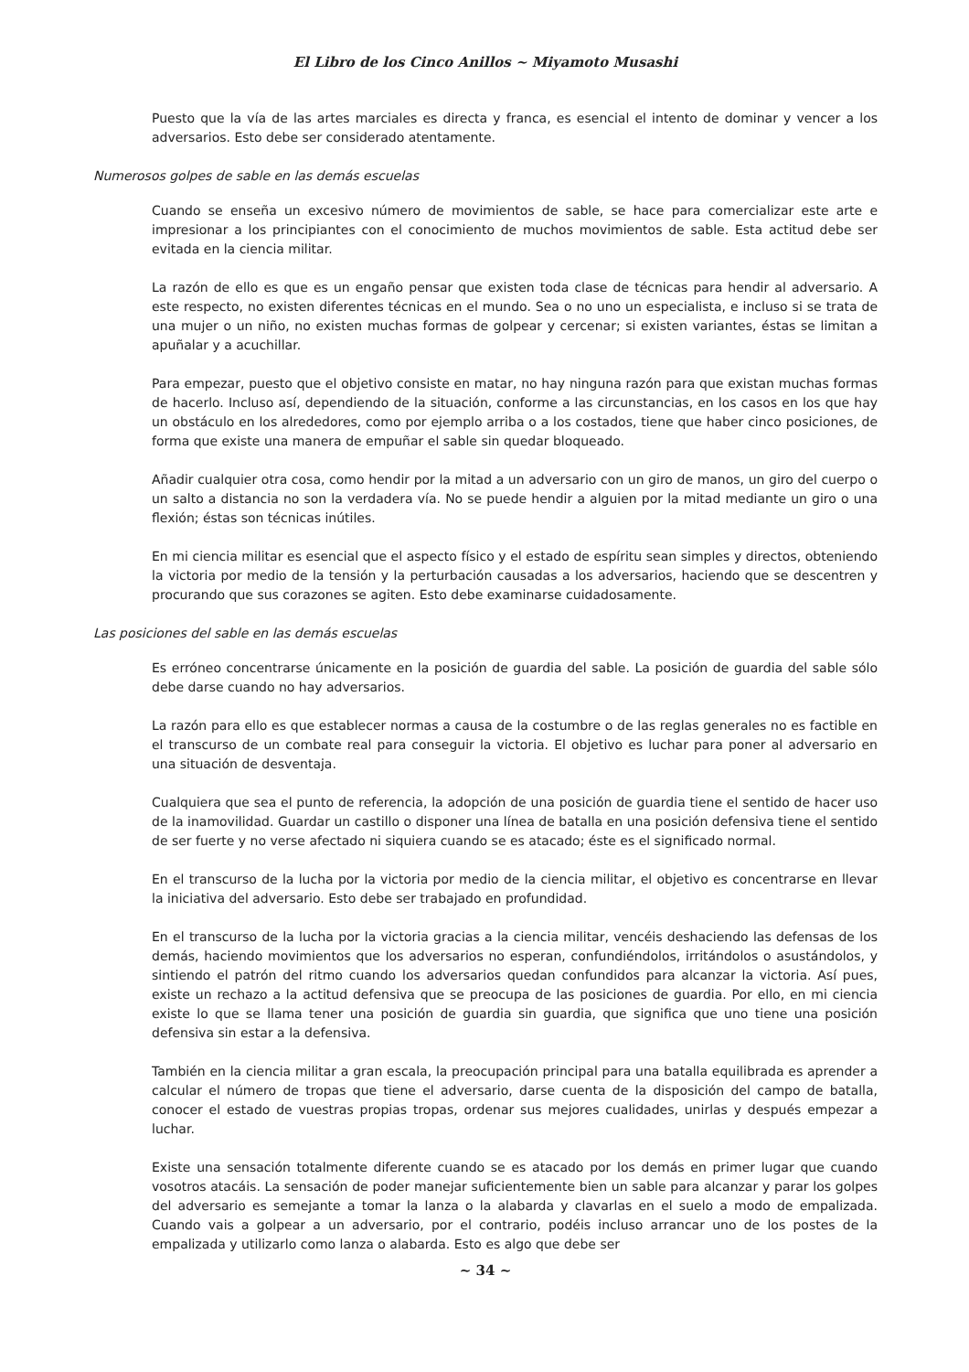El Libro de los Cinco Anillos ~ Miyamoto Musashi
Puesto que la vía de las artes marciales es directa y franca, es esencial el intento de dominar y vencer a los adversarios. Esto debe ser considerado atentamente.
Numerosos golpes de sable en las demás escuelas
Cuando se enseña un excesivo número de movimientos de sable, se hace para comercializar este arte e impresionar a los principiantes con el conocimiento de muchos movimientos de sable. Esta actitud debe ser evitada en la ciencia militar.
La razón de ello es que es un engaño pensar que existen toda clase de técnicas para hendir al adversario. A este respecto, no existen diferentes técnicas en el mundo. Sea o no uno un especialista, e incluso si se trata de una mujer o un niño, no existen muchas formas de golpear y cercenar; si existen variantes, éstas se limitan a apuñalar y a acuchillar.
Para empezar, puesto que el objetivo consiste en matar, no hay ninguna razón para que existan muchas formas de hacerlo. Incluso así, dependiendo de la situación, conforme a las circunstancias, en los casos en los que hay un obstáculo en los alrededores, como por ejemplo arriba o a los costados, tiene que haber cinco posiciones, de forma que existe una manera de empuñar el sable sin quedar bloqueado.
Añadir cualquier otra cosa, como hendir por la mitad a un adversario con un giro de manos, un giro del cuerpo o un salto a distancia no son la verdadera vía. No se puede hendir a alguien por la mitad mediante un giro o una flexión; éstas son técnicas inútiles.
En mi ciencia militar es esencial que el aspecto físico y el estado de espíritu sean simples y directos, obteniendo la victoria por medio de la tensión y la perturbación causadas a los adversarios, haciendo que se descentren y procurando que sus corazones se agiten. Esto debe examinarse cuidadosamente.
Las posiciones del sable en las demás escuelas
Es erróneo concentrarse únicamente en la posición de guardia del sable. La posición de guardia del sable sólo debe darse cuando no hay adversarios.
La razón para ello es que establecer normas a causa de la costumbre o de las reglas generales no es factible en el transcurso de un combate real para conseguir la victoria. El objetivo es luchar para poner al adversario en una situación de desventaja.
Cualquiera que sea el punto de referencia, la adopción de una posición de guardia tiene el sentido de hacer uso de la inamovilidad. Guardar un castillo o disponer una línea de batalla en una posición defensiva tiene el sentido de ser fuerte y no verse afectado ni siquiera cuando se es atacado; éste es el significado normal.
En el transcurso de la lucha por la victoria por medio de la ciencia militar, el objetivo es concentrarse en llevar la iniciativa del adversario. Esto debe ser trabajado en profundidad.
En el transcurso de la lucha por la victoria gracias a la ciencia militar, vencéis deshaciendo las defensas de los demás, haciendo movimientos que los adversarios no esperan, confundiéndolos, irritándolos o asustándolos, y sintiendo el patrón del ritmo cuando los adversarios quedan confundidos para alcanzar la victoria. Así pues, existe un rechazo a la actitud defensiva que se preocupa de las posiciones de guardia. Por ello, en mi ciencia existe lo que se llama tener una posición de guardia sin guardia, que significa que uno tiene una posición defensiva sin estar a la defensiva.
También en la ciencia militar a gran escala, la preocupación principal para una batalla equilibrada es aprender a calcular el número de tropas que tiene el adversario, darse cuenta de la disposición del campo de batalla, conocer el estado de vuestras propias tropas, ordenar sus mejores cualidades, unirlas y después empezar a luchar.
Existe una sensación totalmente diferente cuando se es atacado por los demás en primer lugar que cuando vosotros atacáis. La sensación de poder manejar suficientemente bien un sable para alcanzar y parar los golpes del adversario es semejante a tomar la lanza o la alabarda y clavarlas en el suelo a modo de empalizada. Cuando vais a golpear a un adversario, por el contrario, podéis incluso arrancar uno de los postes de la empalizada y utilizarlo como lanza o alabarda. Esto es algo que debe ser
~ 34 ~